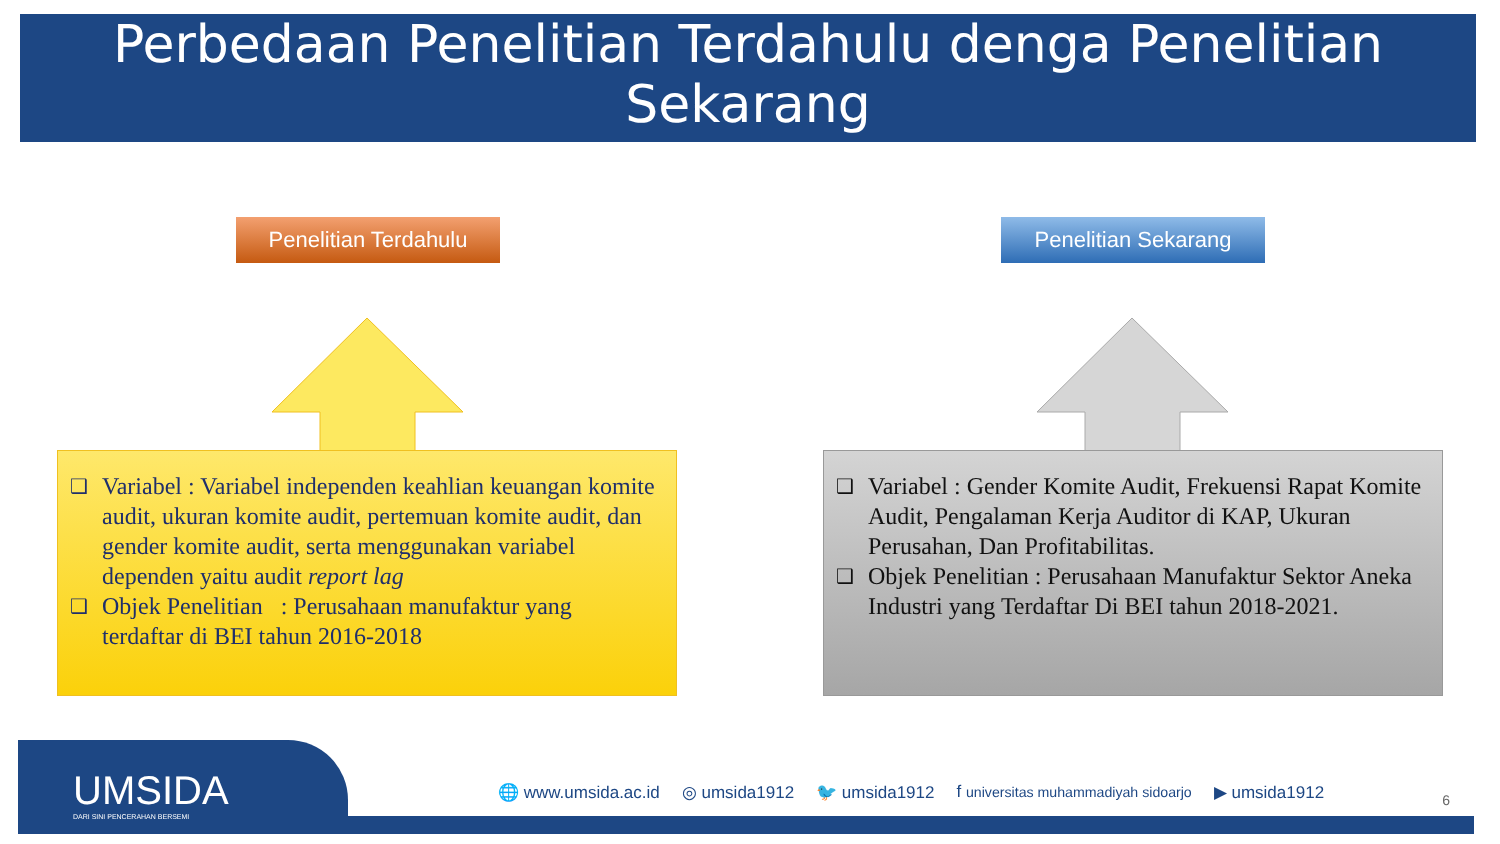Perbedaan Penelitian Terdahulu denga Penelitian Sekarang
Penelitian Terdahulu Penelitian Sekarang
❑
Variabel : Variabel independen keahlian keuangan komite audit, ukuran komite audit, pertemuan komite audit, dan gender komite audit, serta menggunakan variabel dependen yaitu audit report lag
❑
Objek Penelitian : Perusahaan manufaktur yang terdaftar di BEI tahun 2016-2018
❑
Variabel : Gender Komite Audit, Frekuensi Rapat Komite Audit, Pengalaman Kerja Auditor di KAP, Ukuran Perusahan, Dan Profitabilitas.
❑
Objek Penelitian : Perusahaan Manufaktur Sektor Aneka Industri yang Terdaftar Di BEI tahun 2018-2021.
UMSIDA
DARI SINI PENCERAHAN BERSEMI
🌐 www.umsida.ac.id ◎ umsida1912 🐦 umsida1912 f universitas muhammadiyah sidoarjo ▶ umsida1912
6